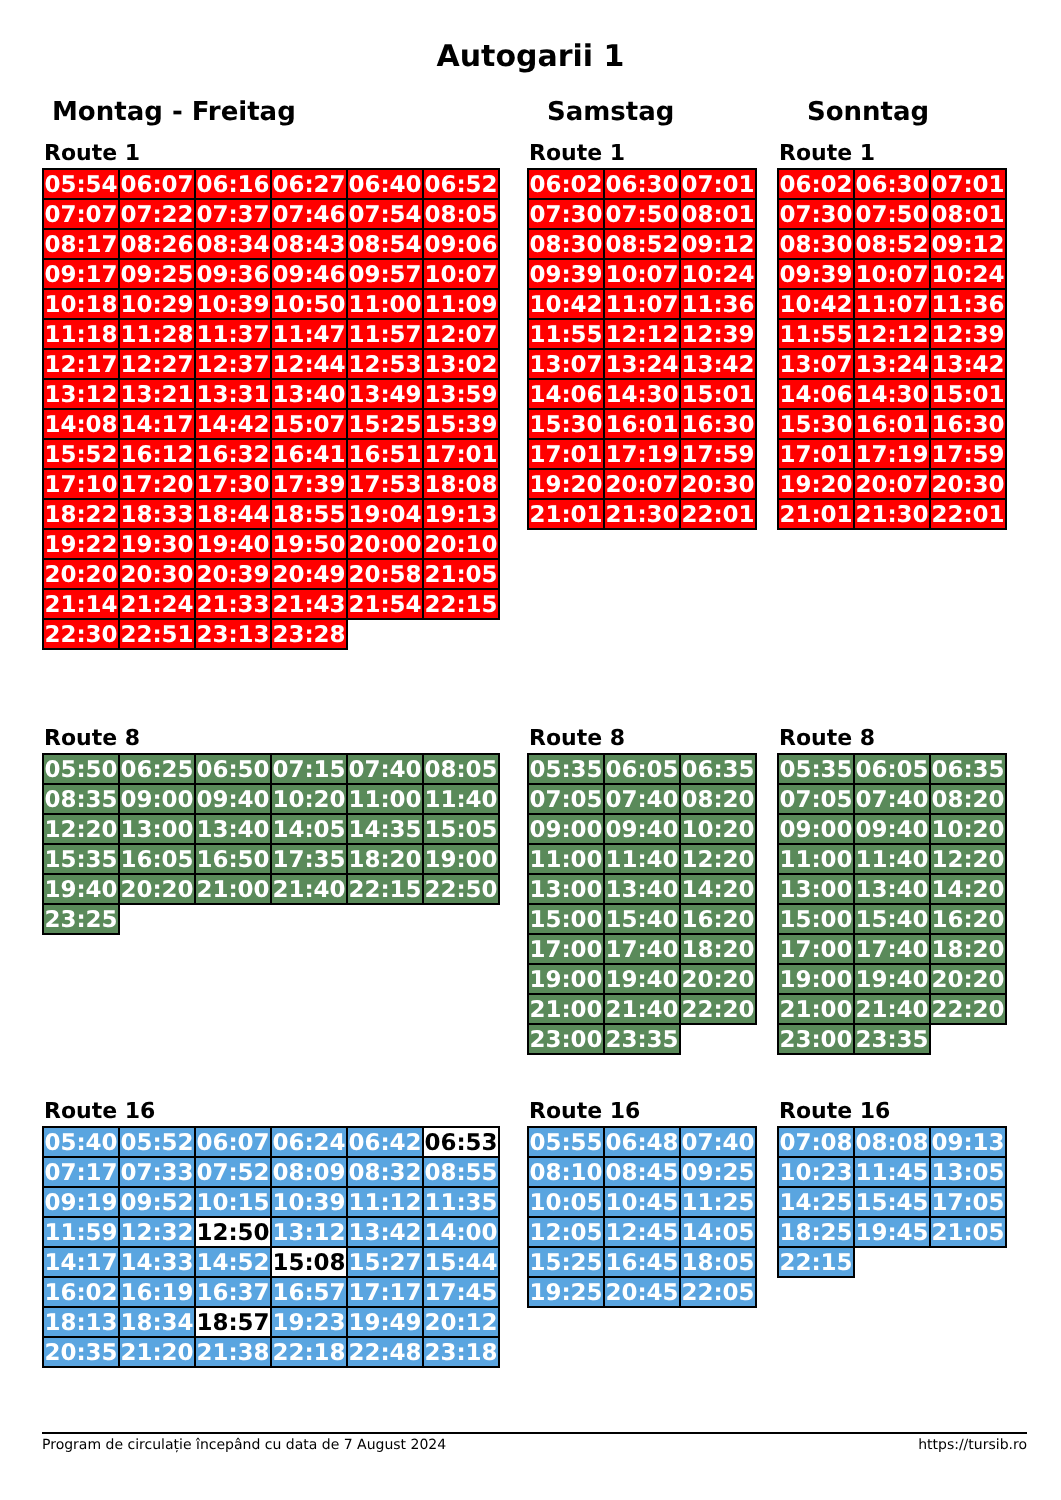Autogarii 1
Montag - Freitag Samstag Sonntag
Route 1
| 05:54 | 06:07 | 06:16 | 06:27 | 06:40 | 06:52 |
| 07:07 | 07:22 | 07:37 | 07:46 | 07:54 | 08:05 |
| 08:17 | 08:26 | 08:34 | 08:43 | 08:54 | 09:06 |
| 09:17 | 09:25 | 09:36 | 09:46 | 09:57 | 10:07 |
| 10:18 | 10:29 | 10:39 | 10:50 | 11:00 | 11:09 |
| 11:18 | 11:28 | 11:37 | 11:47 | 11:57 | 12:07 |
| 12:17 | 12:27 | 12:37 | 12:44 | 12:53 | 13:02 |
| 13:12 | 13:21 | 13:31 | 13:40 | 13:49 | 13:59 |
| 14:08 | 14:17 | 14:42 | 15:07 | 15:25 | 15:39 |
| 15:52 | 16:12 | 16:32 | 16:41 | 16:51 | 17:01 |
| 17:10 | 17:20 | 17:30 | 17:39 | 17:53 | 18:08 |
| 18:22 | 18:33 | 18:44 | 18:55 | 19:04 | 19:13 |
| 19:22 | 19:30 | 19:40 | 19:50 | 20:00 | 20:10 |
| 20:20 | 20:30 | 20:39 | 20:49 | 20:58 | 21:05 |
| 21:14 | 21:24 | 21:33 | 21:43 | 21:54 | 22:15 |
| 22:30 | 22:51 | 23:13 | 23:28 | | |
Route 1
| 06:02 | 06:30 | 07:01 |
| 07:30 | 07:50 | 08:01 |
| 08:30 | 08:52 | 09:12 |
| 09:39 | 10:07 | 10:24 |
| 10:42 | 11:07 | 11:36 |
| 11:55 | 12:12 | 12:39 |
| 13:07 | 13:24 | 13:42 |
| 14:06 | 14:30 | 15:01 |
| 15:30 | 16:01 | 16:30 |
| 17:01 | 17:19 | 17:59 |
| 19:20 | 20:07 | 20:30 |
| 21:01 | 21:30 | 22:01 |
Route 1
| 06:02 | 06:30 | 07:01 |
| 07:30 | 07:50 | 08:01 |
| 08:30 | 08:52 | 09:12 |
| 09:39 | 10:07 | 10:24 |
| 10:42 | 11:07 | 11:36 |
| 11:55 | 12:12 | 12:39 |
| 13:07 | 13:24 | 13:42 |
| 14:06 | 14:30 | 15:01 |
| 15:30 | 16:01 | 16:30 |
| 17:01 | 17:19 | 17:59 |
| 19:20 | 20:07 | 20:30 |
| 21:01 | 21:30 | 22:01 |
Route 8
| 05:50 | 06:25 | 06:50 | 07:15 | 07:40 | 08:05 |
| 08:35 | 09:00 | 09:40 | 10:20 | 11:00 | 11:40 |
| 12:20 | 13:00 | 13:40 | 14:05 | 14:35 | 15:05 |
| 15:35 | 16:05 | 16:50 | 17:35 | 18:20 | 19:00 |
| 19:40 | 20:20 | 21:00 | 21:40 | 22:15 | 22:50 |
| 23:25 | | | | | |
Route 8
| 05:35 | 06:05 | 06:35 |
| 07:05 | 07:40 | 08:20 |
| 09:00 | 09:40 | 10:20 |
| 11:00 | 11:40 | 12:20 |
| 13:00 | 13:40 | 14:20 |
| 15:00 | 15:40 | 16:20 |
| 17:00 | 17:40 | 18:20 |
| 19:00 | 19:40 | 20:20 |
| 21:00 | 21:40 | 22:20 |
| 23:00 | 23:35 | |
Route 8
| 05:35 | 06:05 | 06:35 |
| 07:05 | 07:40 | 08:20 |
| 09:00 | 09:40 | 10:20 |
| 11:00 | 11:40 | 12:20 |
| 13:00 | 13:40 | 14:20 |
| 15:00 | 15:40 | 16:20 |
| 17:00 | 17:40 | 18:20 |
| 19:00 | 19:40 | 20:20 |
| 21:00 | 21:40 | 22:20 |
| 23:00 | 23:35 | |
Route 16
| 05:40 | 05:52 | 06:07 | 06:24 | 06:42 | 06:53 |
| 07:17 | 07:33 | 07:52 | 08:09 | 08:32 | 08:55 |
| 09:19 | 09:52 | 10:15 | 10:39 | 11:12 | 11:35 |
| 11:59 | 12:32 | 12:50 | 13:12 | 13:42 | 14:00 |
| 14:17 | 14:33 | 14:52 | 15:08 | 15:27 | 15:44 |
| 16:02 | 16:19 | 16:37 | 16:57 | 17:17 | 17:45 |
| 18:13 | 18:34 | 18:57 | 19:23 | 19:49 | 20:12 |
| 20:35 | 21:20 | 21:38 | 22:18 | 22:48 | 23:18 |
Route 16
| 05:55 | 06:48 | 07:40 |
| 08:10 | 08:45 | 09:25 |
| 10:05 | 10:45 | 11:25 |
| 12:05 | 12:45 | 14:05 |
| 15:25 | 16:45 | 18:05 |
| 19:25 | 20:45 | 22:05 |
Route 16
| 07:08 | 08:08 | 09:13 |
| 10:23 | 11:45 | 13:05 |
| 14:25 | 15:45 | 17:05 |
| 18:25 | 19:45 | 21:05 |
| 22:15 | | |
Program de circulație începând cu data de 7 August 2024 https://tursib.ro